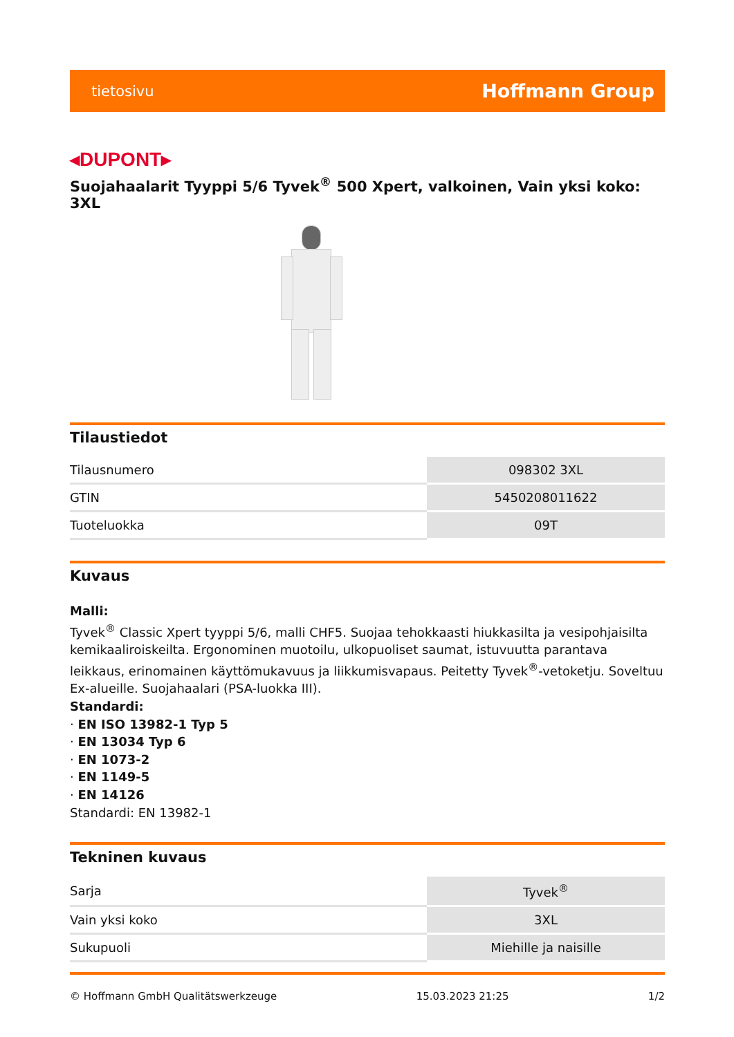tietosivu Hoffmann Group
◂DUPONT▸
Suojahaalarit Tyyppi 5/6 Tyvek<sup>®</sup> 500 Xpert, valkoinen, Vain yksi koko: 3XL
Tilaustiedot
| Tilausnumero | 098302 3XL |
| GTIN | 5450208011622 |
| Tuoteluokka | 09T |
Kuvaus
Malli:
Tyvek<sup>®</sup> Classic Xpert tyyppi 5/6, malli CHF5. Suojaa tehokkaasti hiukkasilta ja vesipohjaisilta kemikaaliroiskeilta. Ergonominen muotoilu, ulkopuoliset saumat, istuvuutta parantava leikkaus, erinomainen käyttömukavuus ja liikkumisvapaus. Peitetty Tyvek<sup>®</sup>-vetoketju. Soveltuu Ex-alueille. Suojahaalari (PSA-luokka III).
Standardi:
· EN ISO 13982-1 Typ 5
· EN 13034 Typ 6
· EN 1073-2
· EN 1149-5
· EN 14126
Standardi: EN 13982-1
Tekninen kuvaus
| Sarja | Tyvek<sup>®</sup> |
| Vain yksi koko | 3XL |
| Sukupuoli | Miehille ja naisille |
© Hoffmann GmbH Qualitätswerkzeuge 15.03.2023 21:25 1/2